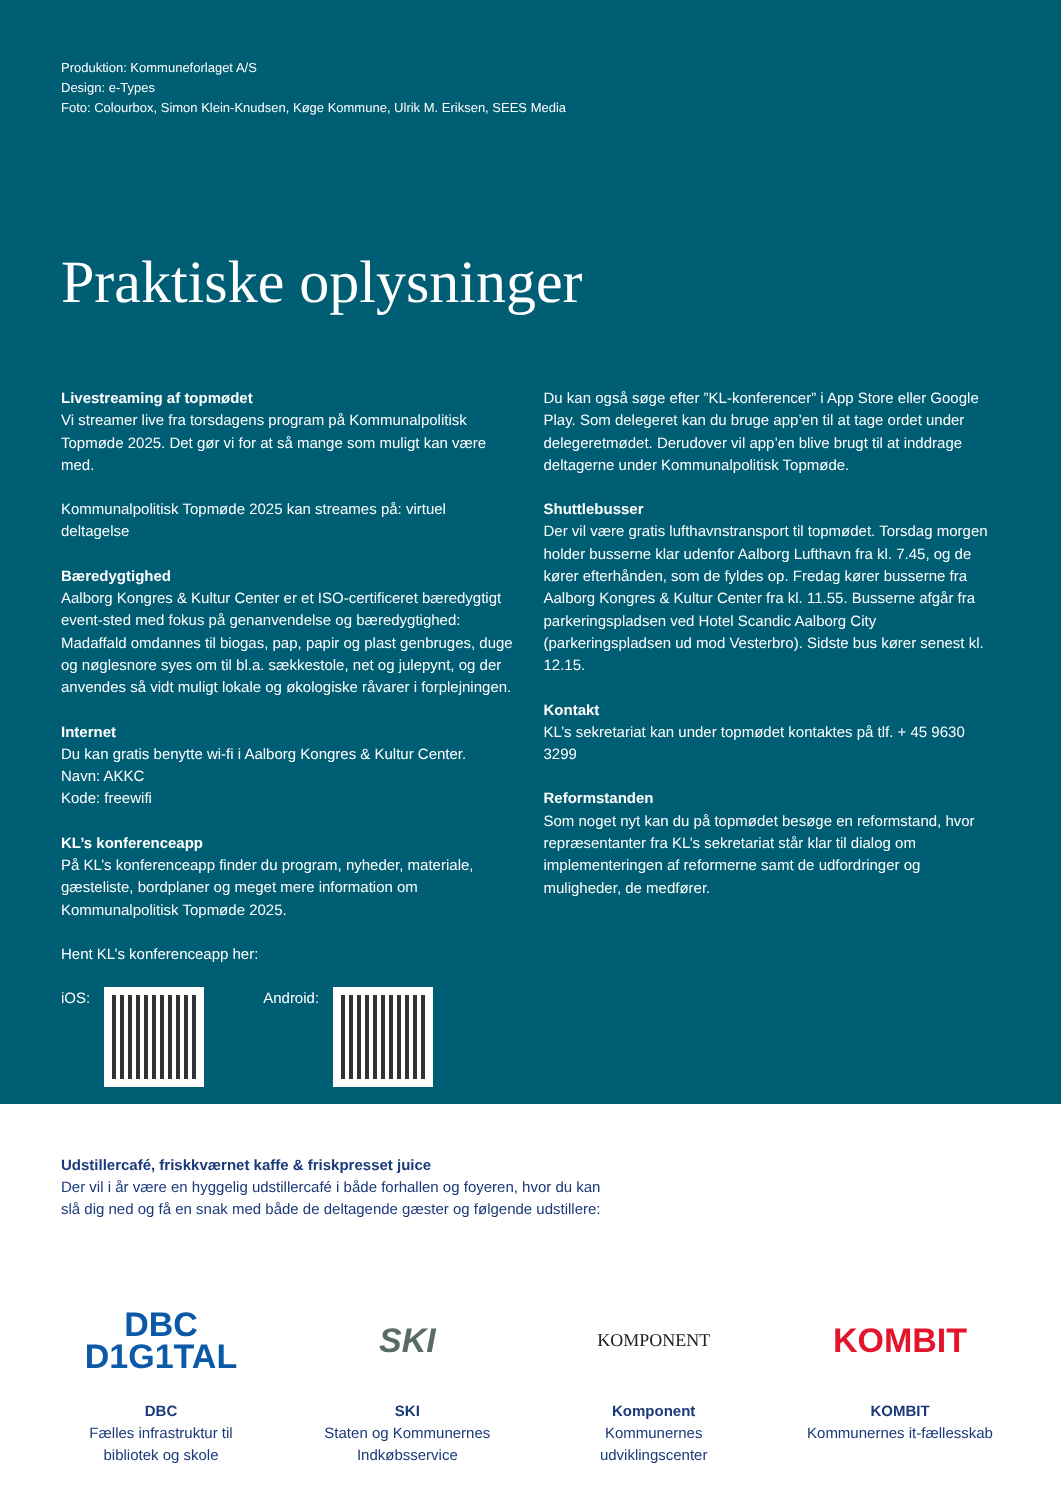Produktion: Kommuneforlaget A/S
Design: e-Types
Foto: Colourbox, Simon Klein-Knudsen, Køge Kommune, Ulrik M. Eriksen, SEES Media
Praktiske oplysninger
Livestreaming af topmødet
Vi streamer live fra torsdagens program på Kommunalpolitisk Topmøde 2025. Det gør vi for at så mange som muligt kan være med.
Kommunalpolitisk Topmøde 2025 kan streames på: virtuel deltagelse
Bæredygtighed
Aalborg Kongres & Kultur Center er et ISO-certificeret bæredygtigt event-sted med fokus på genanvendelse og bæredygtighed: Madaffald omdannes til biogas, pap, papir og plast genbruges, duge og nøglesnore syes om til bl.a. sækkestole, net og julepynt, og der anvendes så vidt muligt lokale og økologiske råvarer i forplejningen.
Internet
Du kan gratis benytte wi-fi i Aalborg Kongres & Kultur Center.
Navn: AKKC
Kode: freewifi
KL’s konferenceapp
På KL’s konferenceapp finder du program, nyheder, materiale, gæsteliste, bordplaner og meget mere information om Kommunalpolitisk Topmøde 2025.
Hent KL’s konferenceapp her:
iOS: Android:
Du kan også søge efter ”KL-konferencer” i App Store eller Google Play. Som delegeret kan du bruge app’en til at tage ordet under delegeretmødet. Derudover vil app’en blive brugt til at inddrage deltagerne under Kommunalpolitisk Topmøde.
Shuttlebusser
Der vil være gratis lufthavnstransport til topmødet. Torsdag morgen holder busserne klar udenfor Aalborg Lufthavn fra kl. 7.45, og de kører efterhånden, som de fyldes op. Fredag kører busserne fra Aalborg Kongres & Kultur Center fra kl. 11.55. Busserne afgår fra parkeringspladsen ved Hotel Scandic Aalborg City (parkeringspladsen ud mod Vesterbro). Sidste bus kører senest kl. 12.15.
Kontakt
KL’s sekretariat kan under topmødet kontaktes på tlf. + 45 9630 3299
Reformstanden
Som noget nyt kan du på topmødet besøge en reformstand, hvor repræsentanter fra KL’s sekretariat står klar til dialog om implementeringen af reformerne samt de udfordringer og muligheder, de medfører.
Udstillercafé, friskkværnet kaffe & friskpresset juice
Der vil i år være en hyggelig udstillercafé i både forhallen og foyeren, hvor du kan
slå dig ned og få en snak med både de deltagende gæster og følgende udstillere:
DBC
D1G1TAL
DBC
Fælles infrastruktur til bibliotek og skole
SKI
SKI
Staten og Kommunernes Indkøbsservice
KOMPONENT
Komponent
Kommunernes udviklingscenter
KOMBIT
KOMBIT
Kommunernes it-fællesskab